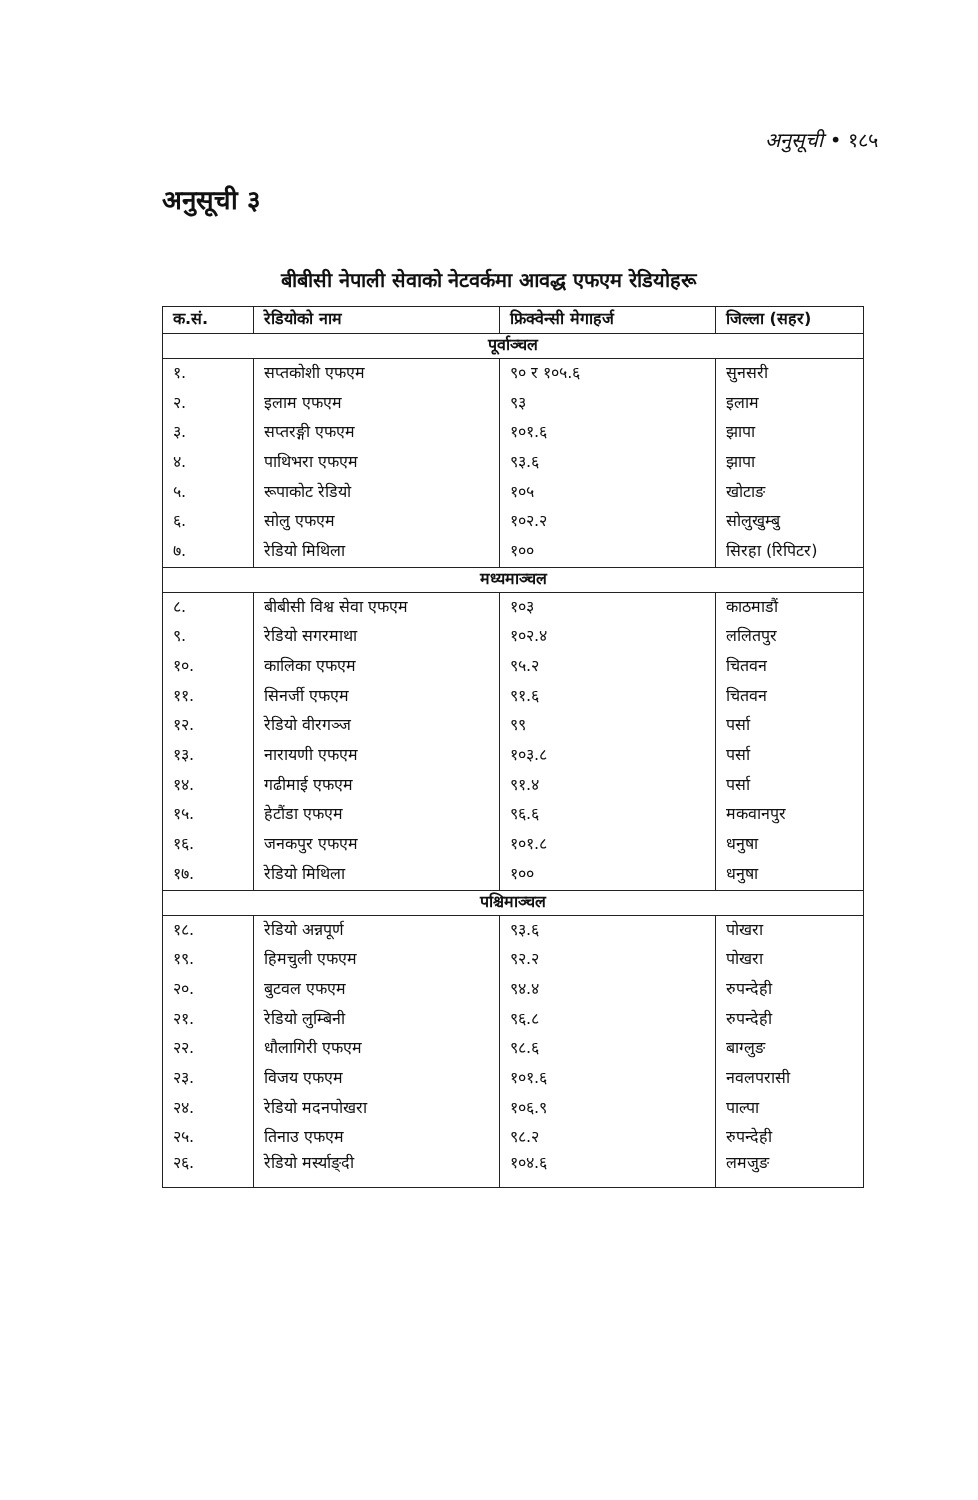अनुसूची • १८५
अनुसूची ३
बीबीसी नेपाली सेवाको नेटवर्कमा आवद्ध एफएम रेडियोहरू
| क.सं. | रेडियोको नाम | फ्रिक्वेन्सी मेगाहर्ज | जिल्ला (सहर) |
| --- | --- | --- | --- |
| पूर्वाञ्चल | | | |
| १. | सप्तकोशी एफएम | ९० र १०५.६ | सुनसरी |
| २. | इलाम एफएम | ९३ | इलाम |
| ३. | सप्तरङ्गी एफएम | १०१.६ | झापा |
| ४. | पाथिभरा एफएम | ९३.६ | झापा |
| ५. | रूपाकोट रेडियो | १०५ | खोटाङ |
| ६. | सोलु एफएम | १०२.२ | सोलुखुम्बु |
| ७. | रेडियो मिथिला | १०० | सिरहा (रिपिटर) |
| मध्यमाञ्चल | | | |
| ८. | बीबीसी विश्व सेवा एफएम | १०३ | काठमाडौं |
| ९. | रेडियो सगरमाथा | १०२.४ | ललितपुर |
| १०. | कालिका एफएम | ९५.२ | चितवन |
| ११. | सिनर्जी एफएम | ९१.६ | चितवन |
| १२. | रेडियो वीरगञ्ज | ९९ | पर्सा |
| १३. | नारायणी एफएम | १०३.८ | पर्सा |
| १४. | गढीमाई एफएम | ९१.४ | पर्सा |
| १५. | हेटौंडा एफएम | ९६.६ | मकवानपुर |
| १६. | जनकपुर एफएम | १०१.८ | धनुषा |
| १७. | रेडियो मिथिला | १०० | धनुषा |
| पश्चिमाञ्चल | | | |
| १८. | रेडियो अन्नपूर्ण | ९३.६ | पोखरा |
| १९. | हिमचुली एफएम | ९२.२ | पोखरा |
| २०. | बुटवल एफएम | ९४.४ | रुपन्देही |
| २१. | रेडियो लुम्बिनी | ९६.८ | रुपन्देही |
| २२. | धौलागिरी एफएम | ९८.६ | बाग्लुङ |
| २३. | विजय एफएम | १०१.६ | नवलपरासी |
| २४. | रेडियो मदनपोखरा | १०६.९ | पाल्पा |
| २५. | तिनाउ एफएम | ९८.२ | रुपन्देही |
| २६. | रेडियो मर्स्याङ्दी | १०४.६ | लमजुङ |